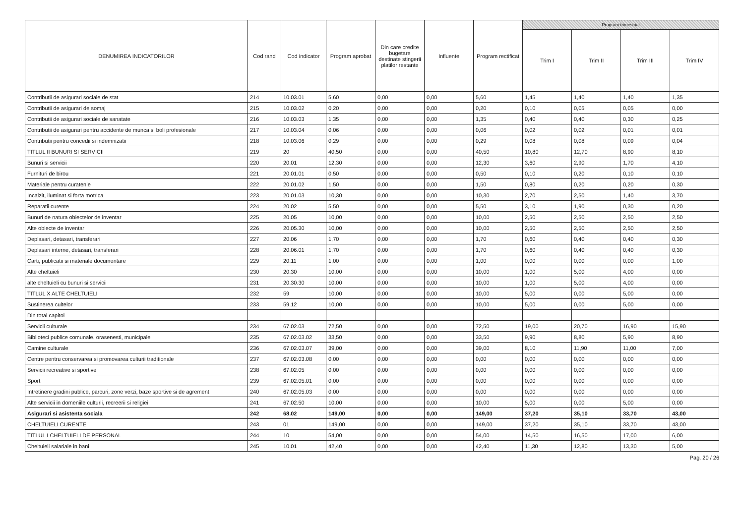| DENUMIREA INDICATORILOR | Cod rand | Cod indicator | Program aprobat | Din care credite bugetare destinate stingerii platilor restante | Influente | Program rectificat | Program trimestrial | | | |
| --- | --- | --- | --- | --- | --- | --- | --- | --- | --- | --- |
| | | | | | | | Trim I | Trim II | Trim III | Trim IV |
| Contributii de asigurari sociale de stat | 214 | 10.03.01 | 5,60 | 0,00 | 0,00 | 5,60 | 1,45 | 1,40 | 1,40 | 1,35 |
| Contributii de asigurari de somaj | 215 | 10.03.02 | 0,20 | 0,00 | 0,00 | 0,20 | 0,10 | 0,05 | 0,05 | 0,00 |
| Contributii de asigurari sociale de sanatate | 216 | 10.03.03 | 1,35 | 0,00 | 0,00 | 1,35 | 0,40 | 0,40 | 0,30 | 0,25 |
| Contributii de asigurari pentru accidente de munca si boli profesionale | 217 | 10.03.04 | 0,06 | 0,00 | 0,00 | 0,06 | 0,02 | 0,02 | 0,01 | 0,01 |
| Contributii pentru concedii si indemnizatii | 218 | 10.03.06 | 0,29 | 0,00 | 0,00 | 0,29 | 0,08 | 0,08 | 0,09 | 0,04 |
| TITLUL II BUNURI SI SERVICII | 219 | 20 | 40,50 | 0,00 | 0,00 | 40,50 | 10,80 | 12,70 | 8,90 | 8,10 |
| Bunuri si servicii | 220 | 20.01 | 12,30 | 0,00 | 0,00 | 12,30 | 3,60 | 2,90 | 1,70 | 4,10 |
| Furnituri de birou | 221 | 20.01.01 | 0,50 | 0,00 | 0,00 | 0,50 | 0,10 | 0,20 | 0,10 | 0,10 |
| Materiale pentru curatenie | 222 | 20.01.02 | 1,50 | 0,00 | 0,00 | 1,50 | 0,80 | 0,20 | 0,20 | 0,30 |
| Incalzit, iluminat si forta motrica | 223 | 20.01.03 | 10,30 | 0,00 | 0,00 | 10,30 | 2,70 | 2,50 | 1,40 | 3,70 |
| Reparatii curente | 224 | 20.02 | 5,50 | 0,00 | 0,00 | 5,50 | 3,10 | 1,90 | 0,30 | 0,20 |
| Bunuri de natura obiectelor de inventar | 225 | 20.05 | 10,00 | 0,00 | 0,00 | 10,00 | 2,50 | 2,50 | 2,50 | 2,50 |
| Alte obiecte de inventar | 226 | 20.05.30 | 10,00 | 0,00 | 0,00 | 10,00 | 2,50 | 2,50 | 2,50 | 2,50 |
| Deplasari, detasari, transferari | 227 | 20.06 | 1,70 | 0,00 | 0,00 | 1,70 | 0,60 | 0,40 | 0,40 | 0,30 |
| Deplasari interne, detasari, transferari | 228 | 20.06.01 | 1,70 | 0,00 | 0,00 | 1,70 | 0,60 | 0,40 | 0,40 | 0,30 |
| Carti, publicatii si materiale documentare | 229 | 20.11 | 1,00 | 0,00 | 0,00 | 1,00 | 0,00 | 0,00 | 0,00 | 1,00 |
| Alte cheltuieli | 230 | 20.30 | 10,00 | 0,00 | 0,00 | 10,00 | 1,00 | 5,00 | 4,00 | 0,00 |
| alte cheltuieli cu bunuri si servicii | 231 | 20.30.30 | 10,00 | 0,00 | 0,00 | 10,00 | 1,00 | 5,00 | 4,00 | 0,00 |
| TITLUL X ALTE CHELTUIELI | 232 | 59 | 10,00 | 0,00 | 0,00 | 10,00 | 5,00 | 0,00 | 5,00 | 0,00 |
| Sustinerea cultelor | 233 | 59.12 | 10,00 | 0,00 | 0,00 | 10,00 | 5,00 | 0,00 | 5,00 | 0,00 |
| Din total capitol | | | | | | | | | | |
| Servicii culturale | 234 | 67.02.03 | 72,50 | 0,00 | 0,00 | 72,50 | 19,00 | 20,70 | 16,90 | 15,90 |
| Biblioteci publice comunale, orasenesti, municipale | 235 | 67.02.03.02 | 33,50 | 0,00 | 0,00 | 33,50 | 9,90 | 8,80 | 5,90 | 8,90 |
| Camine culturale | 236 | 67.02.03.07 | 39,00 | 0,00 | 0,00 | 39,00 | 8,10 | 11,90 | 11,00 | 7,00 |
| Centre pentru conservarea si promovarea culturii traditionale | 237 | 67.02.03.08 | 0,00 | 0,00 | 0,00 | 0,00 | 0,00 | 0,00 | 0,00 | 0,00 |
| Servicii recreative si sportive | 238 | 67.02.05 | 0,00 | 0,00 | 0,00 | 0,00 | 0,00 | 0,00 | 0,00 | 0,00 |
| Sport | 239 | 67.02.05.01 | 0,00 | 0,00 | 0,00 | 0,00 | 0,00 | 0,00 | 0,00 | 0,00 |
| Intretinere gradini publice, parcuri, zone verzi, baze sportive si de agrement | 240 | 67.02.05.03 | 0,00 | 0,00 | 0,00 | 0,00 | 0,00 | 0,00 | 0,00 | 0,00 |
| Alte servicii in domeniile culturii, recreerii si religiei | 241 | 67.02.50 | 10,00 | 0,00 | 0,00 | 10,00 | 5,00 | 0,00 | 5,00 | 0,00 |
| Asigurari si asistenta sociala | 242 | 68.02 | 149,00 | 0,00 | 0,00 | 149,00 | 37,20 | 35,10 | 33,70 | 43,00 |
| CHELTUIELI CURENTE | 243 | 01 | 149,00 | 0,00 | 0,00 | 149,00 | 37,20 | 35,10 | 33,70 | 43,00 |
| TITLUL I CHELTUIELI DE PERSONAL | 244 | 10 | 54,00 | 0,00 | 0,00 | 54,00 | 14,50 | 16,50 | 17,00 | 6,00 |
| Cheltuieli salariale in bani | 245 | 10.01 | 42,40 | 0,00 | 0,00 | 42,40 | 11,30 | 12,80 | 13,30 | 5,00 |
Pag. 20 / 26